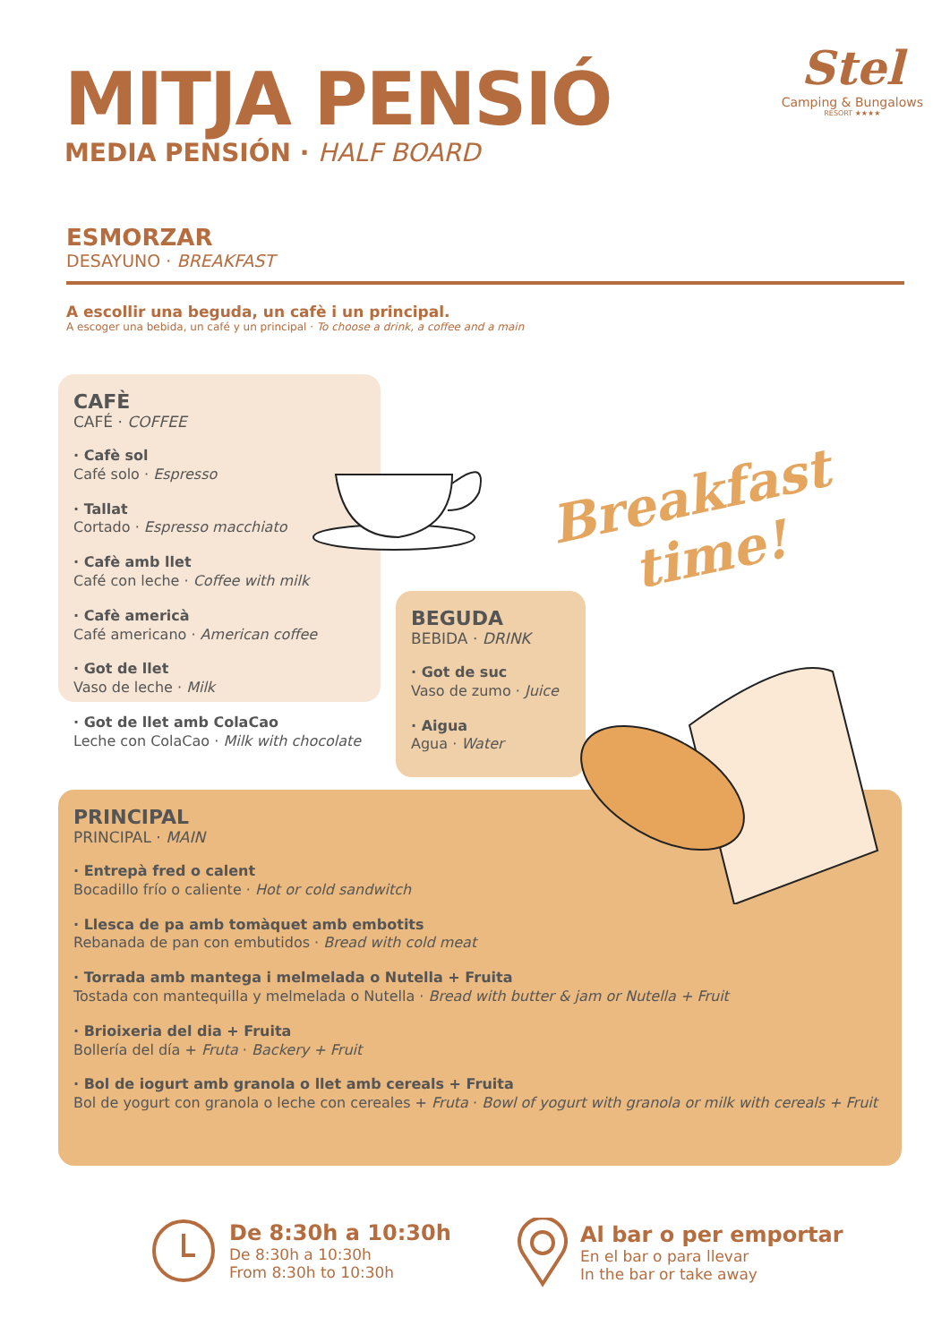MITJA PENSIÓ
MEDIA PENSIÓN · HALF BOARD
Stel
Camping & Bungalows
RESORT ★★★★
ESMORZAR
DESAYUNO · BREAKFAST
A escollir una beguda, un cafè i un principal.
A escoger una bebida, un café y un principal · To choose a drink, a coffee and a main
CAFÈ
CAFÉ · COFFEE
· Cafè sol
Café solo · Espresso
· Tallat
Cortado · Espresso macchiato
· Cafè amb llet
Café con leche · Coffee with milk
· Cafè americà
Café americano · American coffee
· Got de llet
Vaso de leche · Milk
· Got de llet amb ColaCao
Leche con ColaCao · Milk with chocolate
Breakfast
time!
BEGUDA
BEBIDA · DRINK
· Got de suc
Vaso de zumo · Juice
· Aigua
Agua · Water
PRINCIPAL
PRINCIPAL · MAIN
· Entrepà fred o calent
Bocadillo frío o caliente · Hot or cold sandwitch
· Llesca de pa amb tomàquet amb embotits
Rebanada de pan con embutidos · Bread with cold meat
· Torrada amb mantega i melmelada o Nutella + Fruita
Tostada con mantequilla y melmelada o Nutella · Bread with butter & jam or Nutella + Fruit
· Brioixeria del dia + Fruita
Bollería del día + Fruta · Backery + Fruit
· Bol de iogurt amb granola o llet amb cereals + Fruita
Bol de yogurt con granola o leche con cereales + Fruta · Bowl of yogurt with granola or milk with cereals + Fruit
De 8:30h a 10:30h
De 8:30h a 10:30h
From 8:30h to 10:30h
Al bar o per emportar
En el bar o para llevar
In the bar or take away